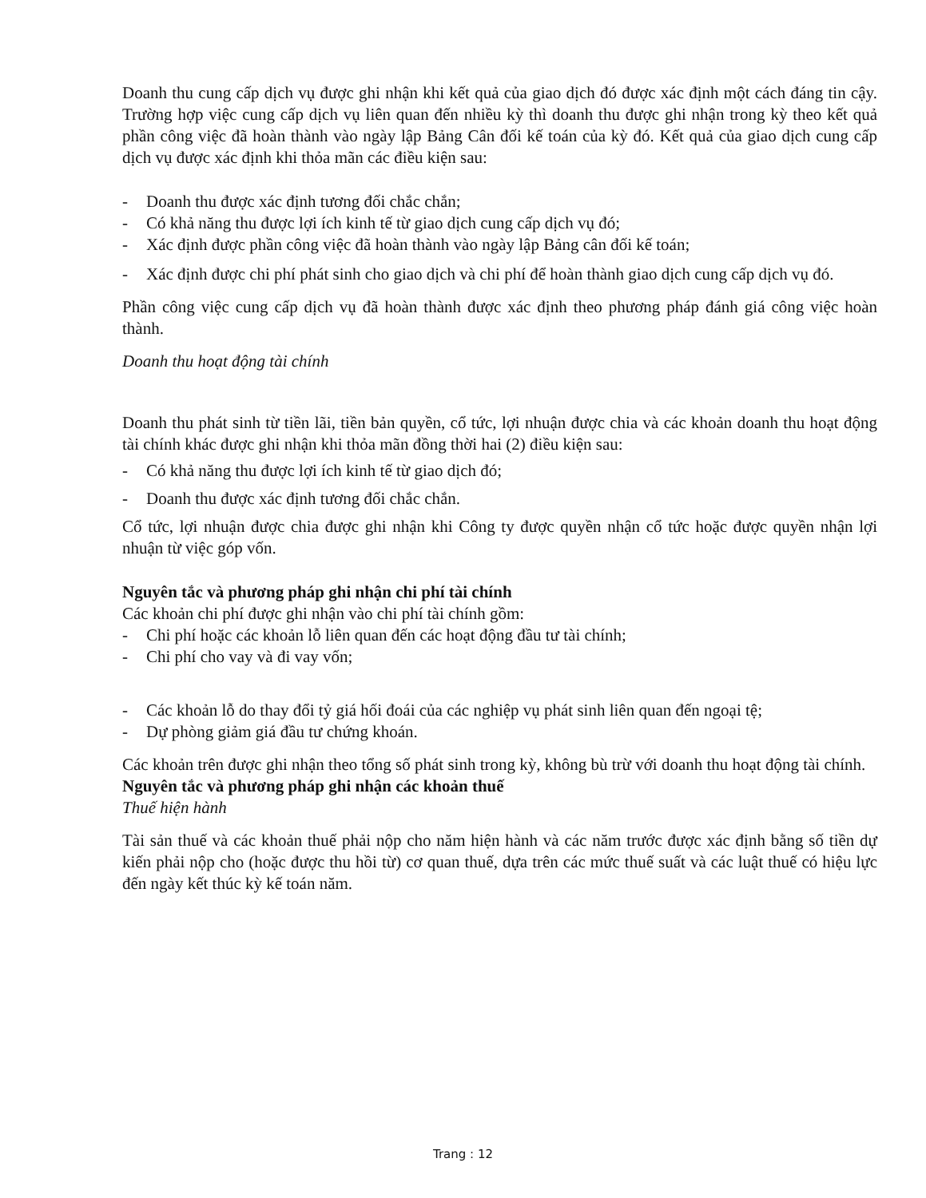Doanh thu cung cấp dịch vụ được ghi nhận khi kết quả của giao dịch đó được xác định một cách đáng tin cậy. Trường hợp việc cung cấp dịch vụ liên quan đến nhiều kỳ thì doanh thu được ghi nhận trong kỳ theo kết quả phần công việc đã hoàn thành vào ngày lập Bảng Cân đối kế toán của kỳ đó. Kết quả của giao dịch cung cấp dịch vụ được xác định khi thỏa mãn các điều kiện sau:
- Doanh thu được xác định tương đối chắc chắn;
- Có khả năng thu được lợi ích kinh tế từ giao dịch cung cấp dịch vụ đó;
- Xác định được phần công việc đã hoàn thành vào ngày lập Bảng cân đối kế toán;
- Xác định được chi phí phát sinh cho giao dịch và chi phí để hoàn thành giao dịch cung cấp dịch vụ đó.
Phần công việc cung cấp dịch vụ đã hoàn thành được xác định theo phương pháp đánh giá công việc hoàn thành.
Doanh thu hoạt động tài chính
Doanh thu phát sinh từ tiền lãi, tiền bản quyền, cổ tức, lợi nhuận được chia và các khoản doanh thu hoạt động tài chính khác được ghi nhận khi thỏa mãn đồng thời hai (2) điều kiện sau:
- Có khả năng thu được lợi ích kinh tế từ giao dịch đó;
- Doanh thu được xác định tương đối chắc chắn.
Cổ tức, lợi nhuận được chia được ghi nhận khi Công ty được quyền nhận cổ tức hoặc được quyền nhận lợi nhuận từ việc góp vốn.
Nguyên tắc và phương pháp ghi nhận chi phí tài chính
Các khoản chi phí được ghi nhận vào chi phí tài chính gồm:
- Chi phí hoặc các khoản lỗ liên quan đến các hoạt động đầu tư tài chính;
- Chi phí cho vay và đi vay vốn;
- Các khoản lỗ do thay đổi tỷ giá hối đoái của các nghiệp vụ phát sinh liên quan đến ngoại tệ;
- Dự phòng giảm giá đầu tư chứng khoán.
Các khoản trên được ghi nhận theo tổng số phát sinh trong kỳ, không bù trừ với doanh thu hoạt động tài chính.
Nguyên tắc và phương pháp ghi nhận các khoản thuế
Thuế hiện hành
Tài sản thuế và các khoản thuế phải nộp cho năm hiện hành và các năm trước được xác định bằng số tiền dự kiến phải nộp cho (hoặc được thu hồi từ) cơ quan thuế, dựa trên các mức thuế suất và các luật thuế có hiệu lực đến ngày kết thúc kỳ kế toán năm.
Trang : 12